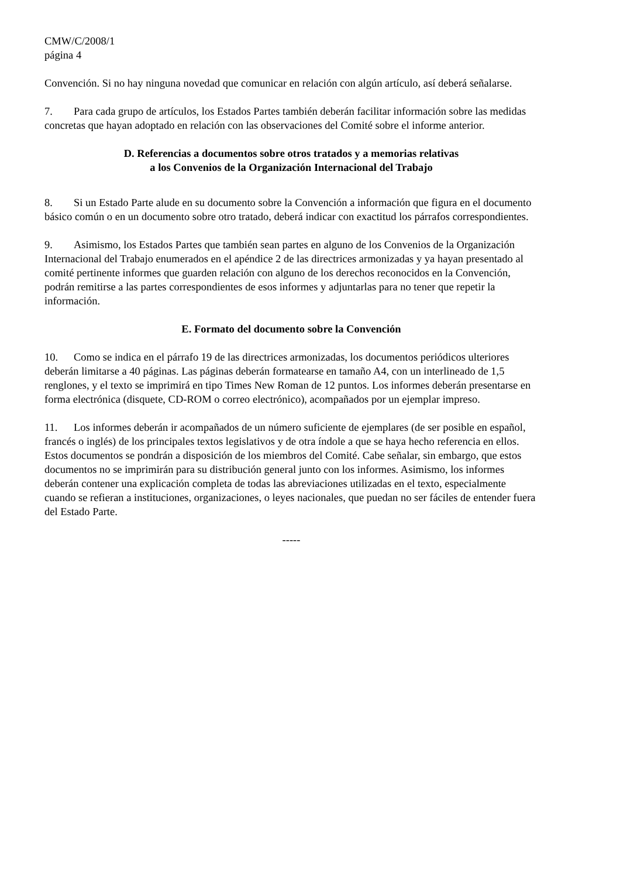CMW/C/2008/1
página 4
Convención. Si no hay ninguna novedad que comunicar en relación con algún artículo, así deberá señalarse.
7. Para cada grupo de artículos, los Estados Partes también deberán facilitar información sobre las medidas concretas que hayan adoptado en relación con las observaciones del Comité sobre el informe anterior.
D. Referencias a documentos sobre otros tratados y a memorias relativas
a los Convenios de la Organización Internacional del Trabajo
8. Si un Estado Parte alude en su documento sobre la Convención a información que figura en el documento básico común o en un documento sobre otro tratado, deberá indicar con exactitud los párrafos correspondientes.
9. Asimismo, los Estados Partes que también sean partes en alguno de los Convenios de la Organización Internacional del Trabajo enumerados en el apéndice 2 de las directrices armonizadas y ya hayan presentado al comité pertinente informes que guarden relación con alguno de los derechos reconocidos en la Convención, podrán remitirse a las partes correspondientes de esos informes y adjuntarlas para no tener que repetir la información.
E. Formato del documento sobre la Convención
10. Como se indica en el párrafo 19 de las directrices armonizadas, los documentos periódicos ulteriores deberán limitarse a 40 páginas. Las páginas deberán formatearse en tamaño A4, con un interlineado de 1,5 renglones, y el texto se imprimirá en tipo Times New Roman de 12 puntos. Los informes deberán presentarse en forma electrónica (disquete, CD-ROM o correo electrónico), acompañados por un ejemplar impreso.
11. Los informes deberán ir acompañados de un número suficiente de ejemplares (de ser posible en español, francés o inglés) de los principales textos legislativos y de otra índole a que se haya hecho referencia en ellos. Estos documentos se pondrán a disposición de los miembros del Comité. Cabe señalar, sin embargo, que estos documentos no se imprimirán para su distribución general junto con los informes. Asimismo, los informes deberán contener una explicación completa de todas las abreviaciones utilizadas en el texto, especialmente cuando se refieran a instituciones, organizaciones, o leyes nacionales, que puedan no ser fáciles de entender fuera del Estado Parte.
-----